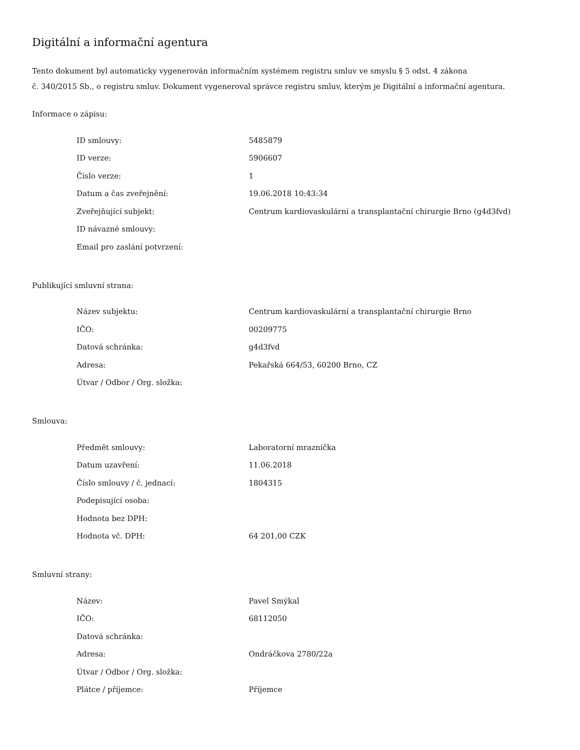Digitální a informační agentura
Tento dokument byl automaticky vygenerován informačním systémem registru smluv ve smyslu § 5 odst. 4 zákona
č. 340/2015 Sb., o registru smluv. Dokument vygeneroval správce registru smluv, kterým je Digitální a informační agentura.
Informace o zápisu:
| ID smlouvy: | 5485879 |
| ID verze: | 5906607 |
| Číslo verze: | 1 |
| Datum a čas zveřejnění: | 19.06.2018 10:43:34 |
| Zveřejňující subjekt: | Centrum kardiovaskulární a transplantační chirurgie Brno (g4d3fvd) |
| ID návazné smlouvy: | |
| Email pro zaslání potvrzení: | |
Publikující smluvní strana:
| Název subjektu: | Centrum kardiovaskulární a transplantační chirurgie Brno |
| IČO: | 00209775 |
| Datová schránka: | g4d3fvd |
| Adresa: | Pekařská 664/53, 60200 Brno, CZ |
| Útvar / Odbor / Org. složka: | |
Smlouva:
| Předmět smlouvy: | Laboratorní mraznička |
| Datum uzavření: | 11.06.2018 |
| Číslo smlouvy / č. jednací: | 1804315 |
| Podepisující osoba: | |
| Hodnota bez DPH: | |
| Hodnota vč. DPH: | 64 201,00 CZK |
Smluvní strany:
| Název: | Pavel Smýkal |
| IČO: | 68112050 |
| Datová schránka: | |
| Adresa: | Ondráčkova 2780/22a |
| Útvar / Odbor / Org. složka: | |
| Plátce / příjemce: | Příjemce |